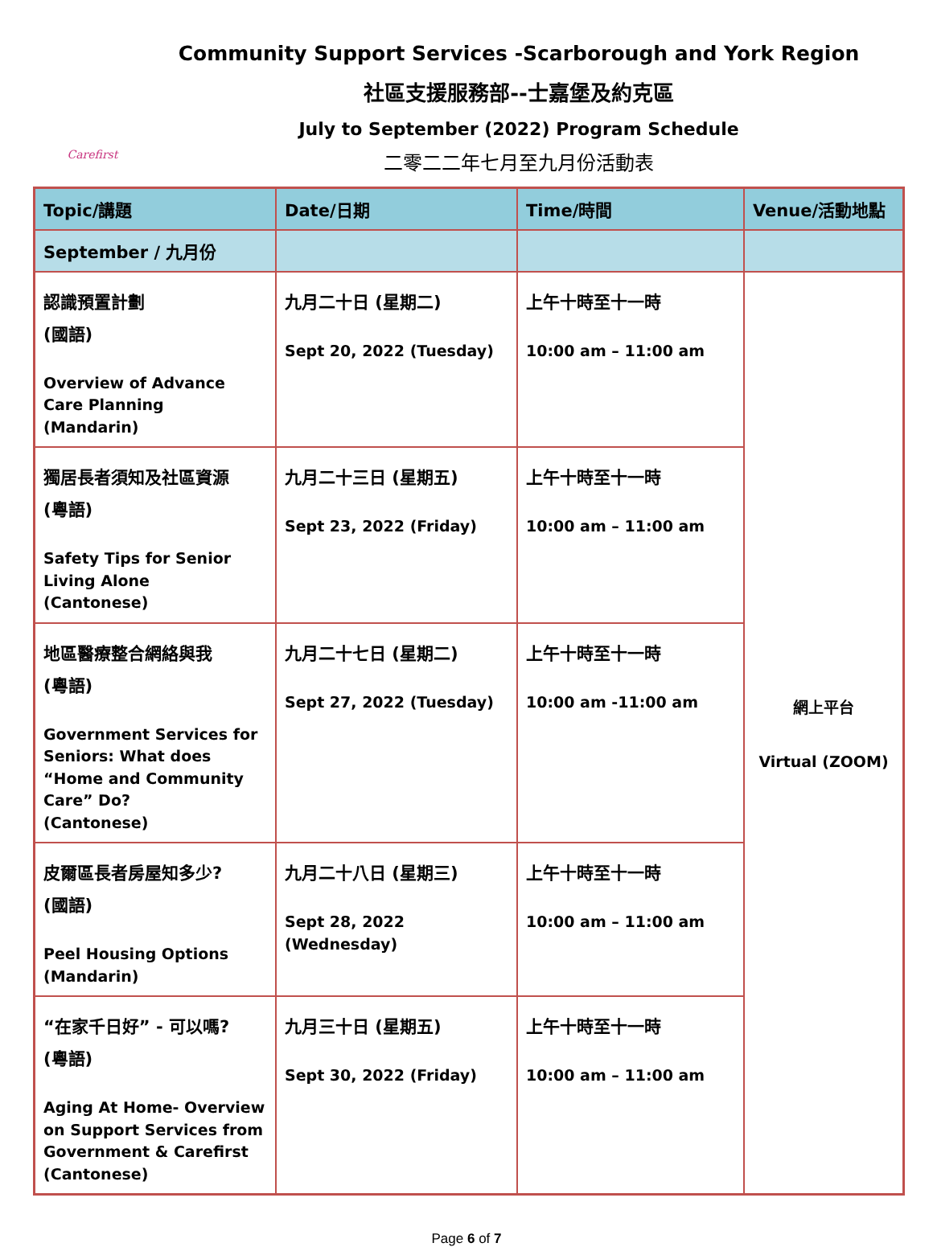Carefirst
Community Support Services -Scarborough and York Region
社區支援服務部--士嘉堡及約克區
July to September (2022) Program Schedule
二零二二年七月至九月份活動表
| Topic/講題 | Date/日期 | Time/時間 | Venue/活動地點 |
| --- | --- | --- | --- |
| September / 九月份 | | | |
| 認識預置計劃 (國語) Overview of Advance Care Planning (Mandarin) | 九月二十日 (星期二) Sept 20, 2022 (Tuesday) | 上午十時至十一時 10:00 am – 11:00 am | 網上平台 Virtual (ZOOM) |
| 獨居長者須知及社區資源 (粵語) Safety Tips for Senior Living Alone (Cantonese) | 九月二十三日 (星期五) Sept 23, 2022 (Friday) | 上午十時至十一時 10:00 am – 11:00 am | |
| 地區醫療整合網絡與我 (粵語) Government Services for Seniors: What does “Home and Community Care” Do? (Cantonese) | 九月二十七日 (星期二) Sept 27, 2022 (Tuesday) | 上午十時至十一時 10:00 am -11:00 am | |
| 皮爾區長者房屋知多少? (國語) Peel Housing Options (Mandarin) | 九月二十八日 (星期三) Sept 28, 2022 (Wednesday) | 上午十時至十一時 10:00 am – 11:00 am | |
| “在家千日好” - 可以嗎? (粵語) Aging At Home- Overview on Support Services from Government & Carefirst (Cantonese) | 九月三十日 (星期五) Sept 30, 2022 (Friday) | 上午十時至十一時 10:00 am – 11:00 am | |
Page 6 of 7